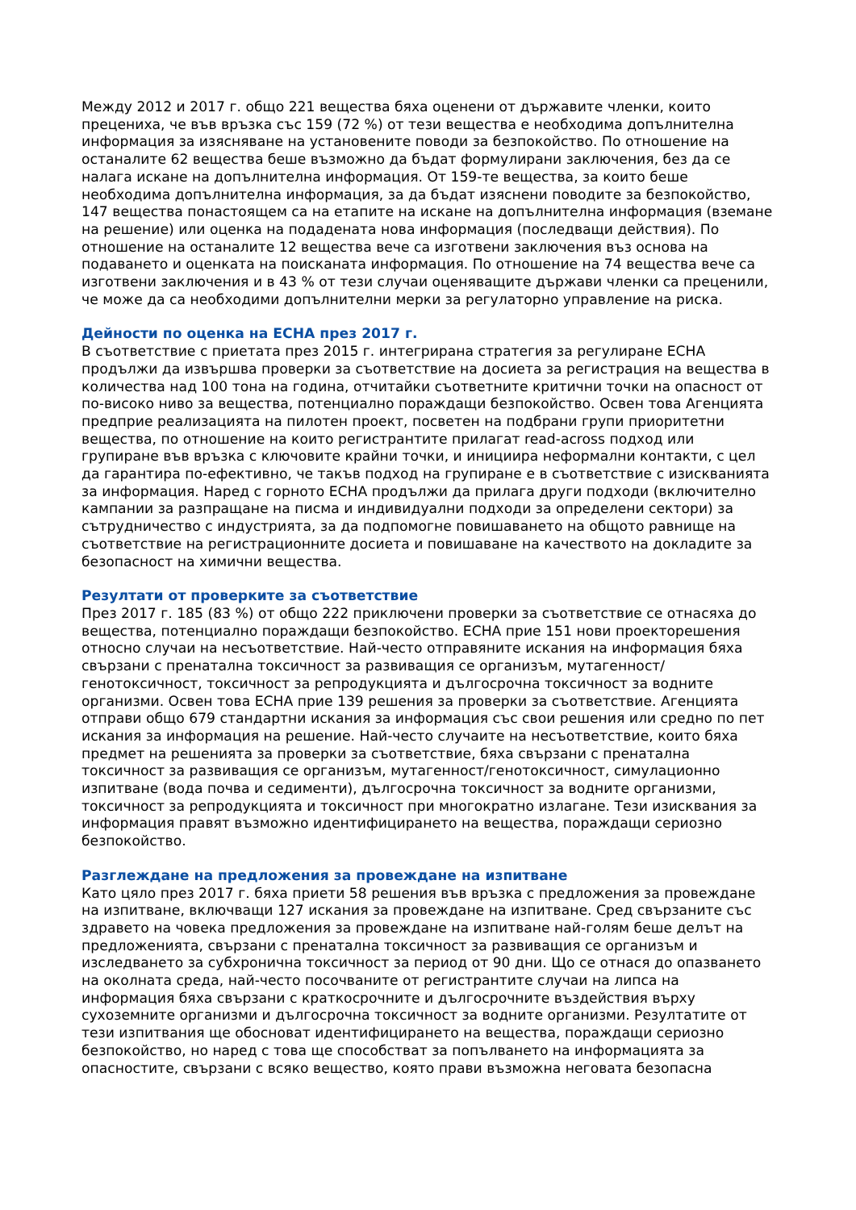Между 2012 и 2017 г. общо 221 вещества бяха оценени от държавите членки, които прецениха, че във връзка със 159 (72 %) от тези вещества е необходима допълнителна информация за изясняване на установените поводи за безпокойство. По отношение на останалите 62 вещества беше възможно да бъдат формулирани заключения, без да се налага искане на допълнителна информация. От 159-те вещества, за които беше необходима допълнителна информация, за да бъдат изяснени поводите за безпокойство, 147 вещества понастоящем са на етапите на искане на допълнителна информация (вземане на решение) или оценка на подадената нова информация (последващи действия). По отношение на останалите 12 вещества вече са изготвени заключения въз основа на подаването и оценката на поисканата информация. По отношение на 74 вещества вече са изготвени заключения и в 43 % от тези случаи оценяващите държави членки са преценили, че може да са необходими допълнителни мерки за регулаторно управление на риска.
Дейности по оценка на ECHA през 2017 г.
В съответствие с приетата през 2015 г. интегрирана стратегия за регулиране ECHA продължи да извършва проверки за съответствие на досиета за регистрация на вещества в количества над 100 тона на година, отчитайки съответните критични точки на опасност от по-високо ниво за вещества, потенциално пораждащи безпокойство. Освен това Агенцията предприе реализацията на пилотен проект, посветен на подбрани групи приоритетни вещества, по отношение на които регистрантите прилагат read-across подход или групиране във връзка с ключовите крайни точки, и инициира неформални контакти, с цел да гарантира по-ефективно, че такъв подход на групиране е в съответствие с изискванията за информация. Наред с горното ECHA продължи да прилага други подходи (включително кампании за разпращане на писма и индивидуални подходи за определени сектори) за сътрудничество с индустрията, за да подпомогне повишаването на общото равнище на съответствие на регистрационните досиета и повишаване на качеството на докладите за безопасност на химични вещества.
Резултати от проверките за съответствие
През 2017 г. 185 (83 %) от общо 222 приключени проверки за съответствие се отнасяха до вещества, потенциално пораждащи безпокойство. ECHA прие 151 нови проекторешения относно случаи на несъответствие. Най-често отправяните искания на информация бяха свързани с пренатална токсичност за развиващия се организъм, мутагенност/генотоксичност, токсичност за репродукцията и дългосрочна токсичност за водните организми. Освен това ECHA прие 139 решения за проверки за съответствие. Агенцията отправи общо 679 стандартни искания за информация със свои решения или средно по пет искания за информация на решение. Най-често случаите на несъответствие, които бяха предмет на решенията за проверки за съответствие, бяха свързани с пренатална токсичност за развиващия се организъм, мутагенност/генотоксичност, симулационно изпитване (вода почва и седименти), дългосрочна токсичност за водните организми, токсичност за репродукцията и токсичност при многократно излагане. Тези изисквания за информация правят възможно идентифицирането на вещества, пораждащи сериозно безпокойство.
Разглеждане на предложения за провеждане на изпитване
Като цяло през 2017 г. бяха приети 58 решения във връзка с предложения за провеждане на изпитване, включващи 127 искания за провеждане на изпитване. Сред свързаните със здравето на човека предложения за провеждане на изпитване най-голям беше делът на предложенията, свързани с пренатална токсичност за развиващия се организъм и изследването за субхронична токсичност за период от 90 дни. Що се отнася до опазването на околната среда, най-често посочваните от регистрантите случаи на липса на информация бяха свързани с краткосрочните и дългосрочните въздействия върху сухоземните организми и дългосрочна токсичност за водните организми. Резултатите от тези изпитвания ще обосноват идентифицирането на вещества, пораждащи сериозно безпокойство, но наред с това ще способстват за попълването на информацията за опасностите, свързани с всяко вещество, която прави възможна неговата безопасна